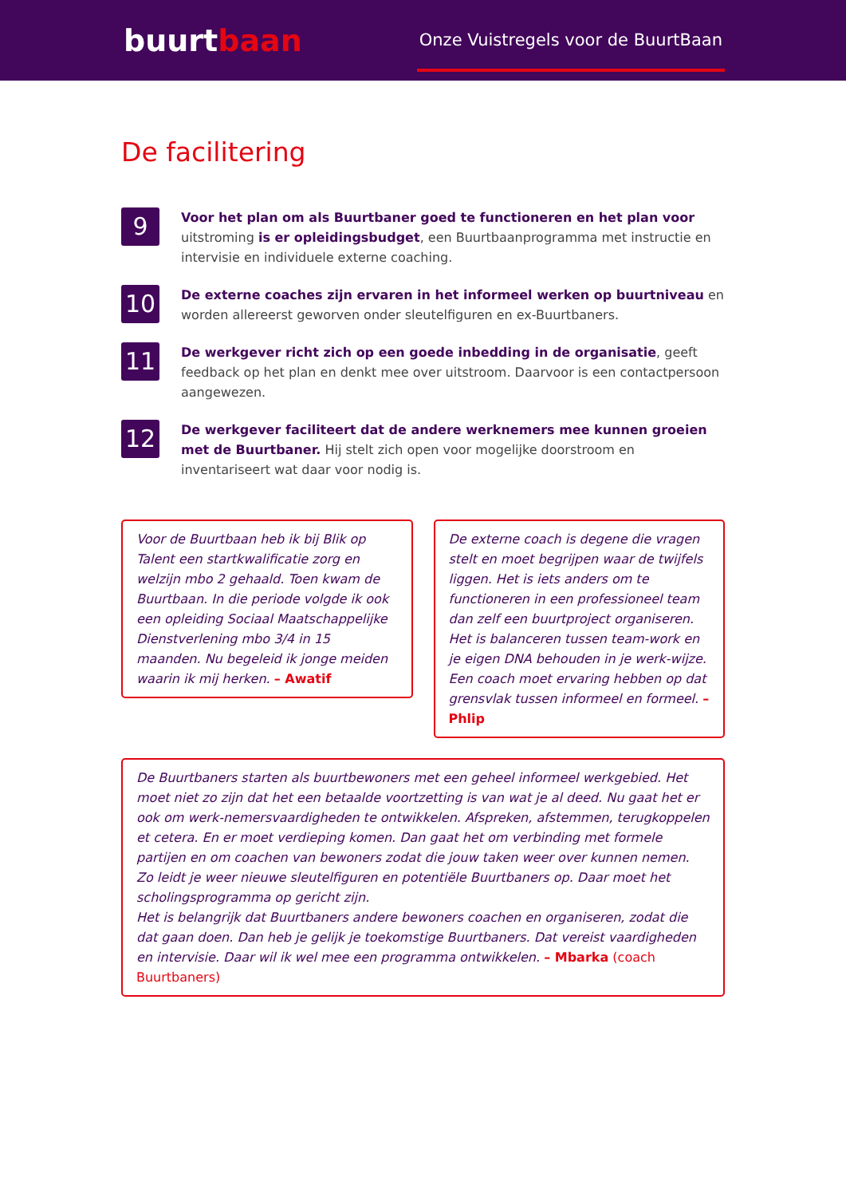buurtbaan
Onze Vuistregels voor de BuurtBaan
De facilitering
9
Voor het plan om als Buurtbaner goed te functioneren en het plan voor uitstroming is er opleidingsbudget, een Buurtbaanprogramma met instructie en intervisie en individuele externe coaching.
10
De externe coaches zijn ervaren in het informeel werken op buurtniveau en worden allereerst geworven onder sleutelfiguren en ex-Buurtbaners.
11
De werkgever richt zich op een goede inbedding in de organisatie, geeft feedback op het plan en denkt mee over uitstroom. Daarvoor is een contactpersoon aangewezen.
12
De werkgever faciliteert dat de andere werknemers mee kunnen groeien met de Buurtbaner. Hij stelt zich open voor mogelijke doorstroom en inventariseert wat daar voor nodig is.
Voor de Buurtbaan heb ik bij Blik op Talent een startkwalificatie zorg en welzijn mbo 2 gehaald. Toen kwam de Buurtbaan. In die periode volgde ik ook een opleiding Sociaal Maatschappelijke Dienstverlening mbo 3/4 in 15 maanden. Nu begeleid ik jonge meiden waarin ik mij herken. – Awatif
De externe coach is degene die vragen stelt en moet begrijpen waar de twijfels liggen. Het is iets anders om te functioneren in een professioneel team dan zelf een buurtproject organiseren. Het is balanceren tussen team-work en je eigen DNA behouden in je werk-wijze. Een coach moet ervaring hebben op dat grensvlak tussen informeel en formeel. – Phlip
De Buurtbaners starten als buurtbewoners met een geheel informeel werkgebied. Het moet niet zo zijn dat het een betaalde voortzetting is van wat je al deed. Nu gaat het er ook om werk-nemersvaardigheden te ontwikkelen. Afspreken, afstemmen, terugkoppelen et cetera. En er moet verdieping komen. Dan gaat het om verbinding met formele partijen en om coachen van bewoners zodat die jouw taken weer over kunnen nemen. Zo leidt je weer nieuwe sleutelfiguren en potentiële Buurtbaners op. Daar moet het scholingsprogramma op gericht zijn.
Het is belangrijk dat Buurtbaners andere bewoners coachen en organiseren, zodat die dat gaan doen. Dan heb je gelijk je toekomstige Buurtbaners. Dat vereist vaardigheden en intervisie. Daar wil ik wel mee een programma ontwikkelen. – Mbarka (coach Buurtbaners)